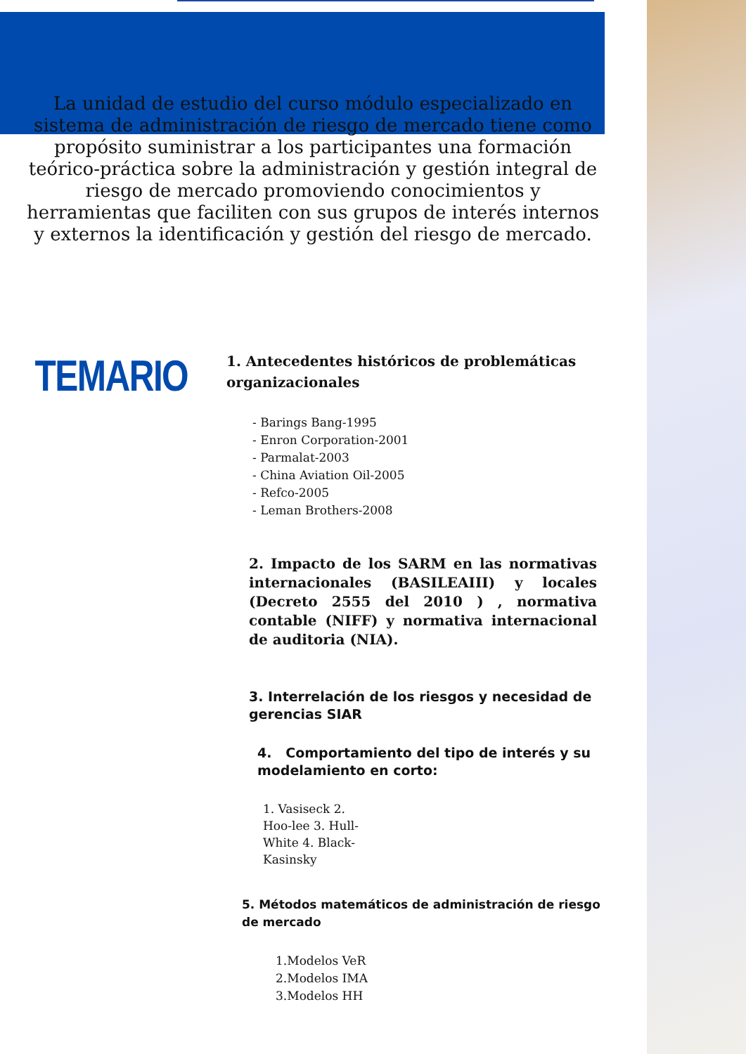La unidad de estudio del curso módulo especializado en sistema de administración de riesgo de mercado tiene como propósito suministrar a los participantes una formación teórico-práctica sobre la administración y gestión integral de riesgo de mercado promoviendo conocimientos y herramientas que faciliten con sus grupos de interés internos y externos la identificación y gestión del riesgo de mercado.
TEMARIO
1. Antecedentes históricos de problemáticas organizacionales
- Barings Bang-1995
- Enron Corporation-2001
- Parmalat-2003
- China Aviation Oil-2005
- Refco-2005
- Leman Brothers-2008
2. Impacto de los SARM en las normativas internacionales (BASILEAIII) y locales (Decreto 2555 del 2010 ) , normativa contable (NIFF) y normativa internacional de auditoria (NIA).
3. Interrelación de los riesgos y necesidad de gerencias SIAR
4. Comportamiento del tipo de interés y su modelamiento en corto:
1. Vasiseck 2. Hoo-lee 3. Hull-White 4. Black-Kasinsky
5. Métodos matemáticos de administración de riesgo de mercado
1.Modelos VeR
2.Modelos IMA
3.Modelos HH